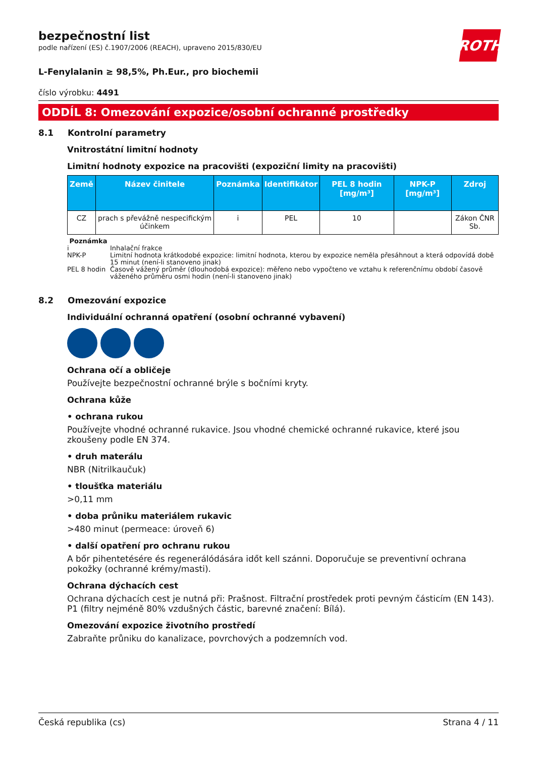ROTH
bezpečnostní list
podle nařízení (ES) č.1907/2006 (REACH), upraveno 2015/830/EU
L-Fenylalanin ≥ 98,5%, Ph.Eur., pro biochemii
číslo výrobku: 4491
ODDÍL 8: Omezování expozice/osobní ochranné prostředky
8.1 Kontrolní parametry
Vnitrostátní limitní hodnoty
Limitní hodnoty expozice na pracovišti (expoziční limity na pracovišti)
| Země | Název činitele | Poznámka | Identifikátor | PEL 8 hodin [mg/m³] | NPK-P [mg/m³] | Zdroj |
| --- | --- | --- | --- | --- | --- | --- |
| CZ | prach s převážně nespecifickým účinkem | i | PEL | 10 | | Zákon ČNR Sb. |
Poznámka
i Inhalační frakce
NPK-P Limitní hodnota krátkodobé expozice: limitní hodnota, kterou by expozice neměla přesáhnout a která odpovídá době 15 minut (není-li stanoveno jinak)
PEL 8 hodin Časově vážený průměr (dlouhodobá expozice): měřeno nebo vypočteno ve vztahu k referenčnímu období časově váženého průměru osmi hodin (není-li stanoveno jinak)
8.2 Omezování expozice
Individuální ochranná opatření (osobní ochranné vybavení)
Ochrana očí a obličeje
Používejte bezpečnostní ochranné brýle s bočními kryty.
Ochrana kůže
• ochrana rukou
Používejte vhodné ochranné rukavice. Jsou vhodné chemické ochranné rukavice, které jsou zkoušeny podle EN 374.
• druh materálu
NBR (Nitrilkaučuk)
• tloušťka materiálu
>0,11 mm
• doba průniku materiálem rukavic
>480 minut (permeace: úroveň 6)
• další opatření pro ochranu rukou
A bőr pihentetésére és regenerálódására időt kell szánni. Doporučuje se preventivní ochrana pokožky (ochranné krémy/masti).
Ochrana dýchacích cest
Ochrana dýchacích cest je nutná při: Prašnost. Filtrační prostředek proti pevným částicím (EN 143). P1 (filtry nejméně 80% vzdušných částic, barevné značení: Bílá).
Omezování expozice životního prostředí
Zabraňte průniku do kanalizace, povrchových a podzemních vod.
Česká republika (cs) Strana 4 / 11